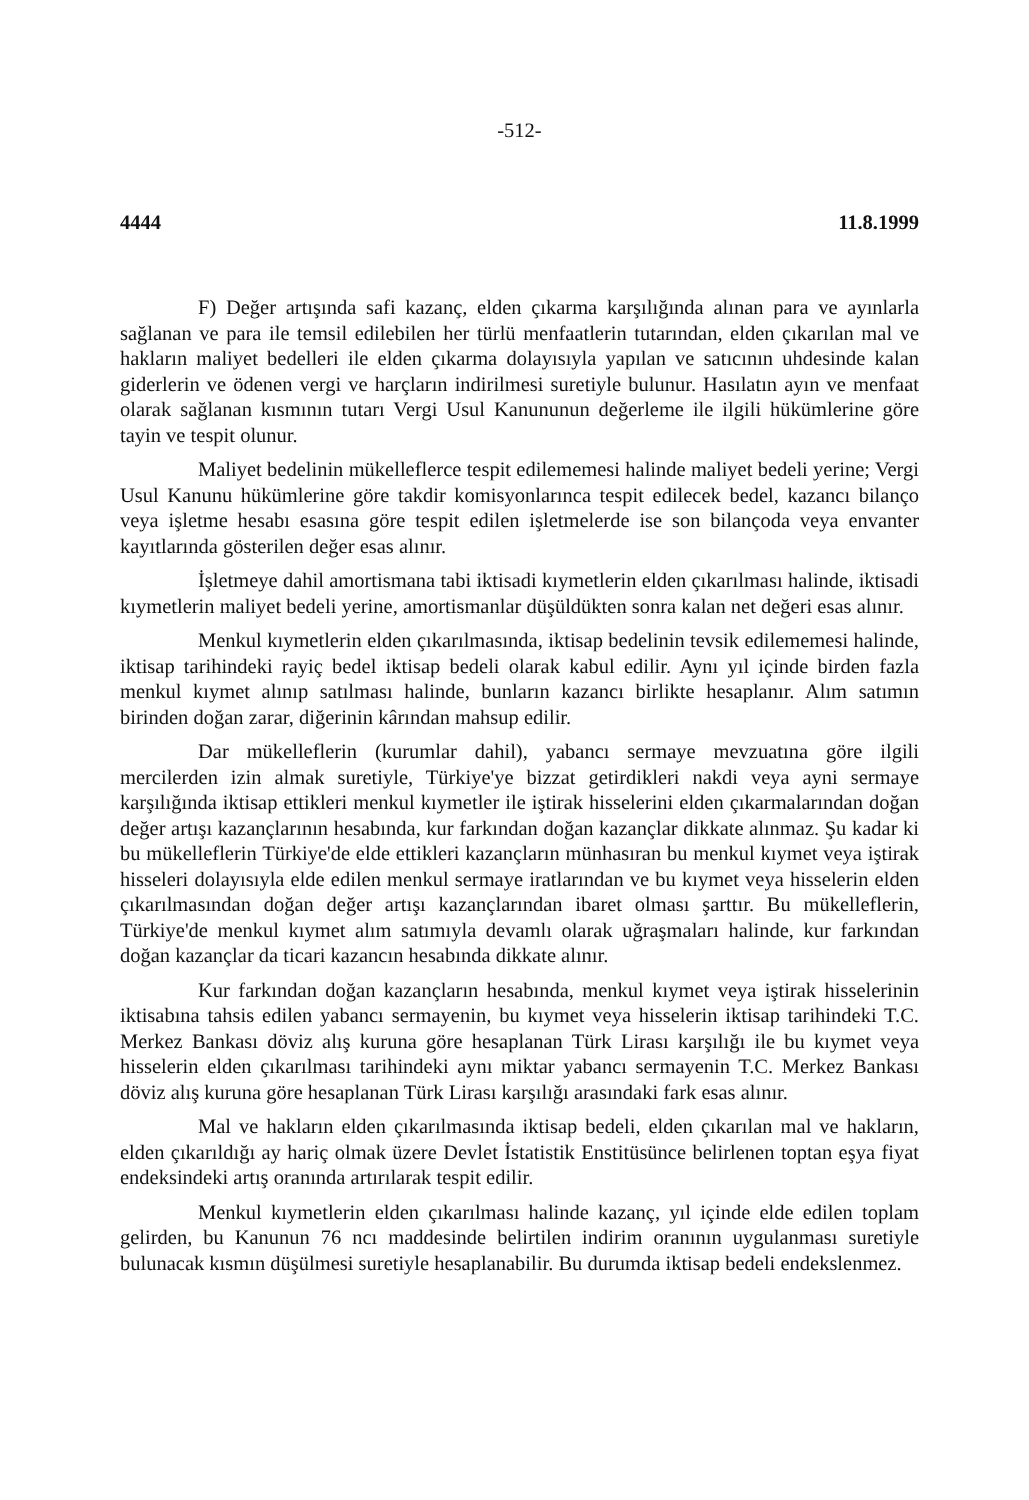-512-
4444 11.8.1999
F) Değer artışında safi kazanç, elden çıkarma karşılığında alınan para ve ayınlarla sağlanan ve para ile temsil edilebilen her türlü menfaatlerin tutarından, elden çıkarılan mal ve hakların maliyet bedelleri ile elden çıkarma dolayısıyla yapılan ve satıcının uhdesinde kalan giderlerin ve ödenen vergi ve harçların indirilmesi suretiyle bulunur. Hasılatın ayın ve menfaat olarak sağlanan kısmının tutarı Vergi Usul Kanununun değerleme ile ilgili hükümlerine göre tayin ve tespit olunur.
Maliyet bedelinin mükelleflerce tespit edilememesi halinde maliyet bedeli yerine; Vergi Usul Kanunu hükümlerine göre takdir komisyonlarınca tespit edilecek bedel, kazancı bilanço veya işletme hesabı esasına göre tespit edilen işletmelerde ise son bilançoda veya envanter kayıtlarında gösterilen değer esas alınır.
İşletmeye dahil amortismana tabi iktisadi kıymetlerin elden çıkarılması halinde, iktisadi kıymetlerin maliyet bedeli yerine, amortismanlar düşüldükten sonra kalan net değeri esas alınır.
Menkul kıymetlerin elden çıkarılmasında, iktisap bedelinin tevsik edilememesi halinde, iktisap tarihindeki rayiç bedel iktisap bedeli olarak kabul edilir. Aynı yıl içinde birden fazla menkul kıymet alınıp satılması halinde, bunların kazancı birlikte hesaplanır. Alım satımın birinden doğan zarar, diğerinin kârından mahsup edilir.
Dar mükelleflerin (kurumlar dahil), yabancı sermaye mevzuatına göre ilgili mercilerden izin almak suretiyle, Türkiye'ye bizzat getirdikleri nakdi veya ayni sermaye karşılığında iktisap ettikleri menkul kıymetler ile iştirak hisselerini elden çıkarmalarından doğan değer artışı kazançlarının hesabında, kur farkından doğan kazançlar dikkate alınmaz. Şu kadar ki bu mükelleflerin Türkiye'de elde ettikleri kazançların münhasıran bu menkul kıymet veya iştirak hisseleri dolayısıyla elde edilen menkul sermaye iratlarından ve bu kıymet veya hisselerin elden çıkarılmasından doğan değer artışı kazançlarından ibaret olması şarttır. Bu mükelleflerin, Türkiye'de menkul kıymet alım satımıyla devamlı olarak uğraşmaları halinde, kur farkından doğan kazançlar da ticari kazancın hesabında dikkate alınır.
Kur farkından doğan kazançların hesabında, menkul kıymet veya iştirak hisselerinin iktisabına tahsis edilen yabancı sermayenin, bu kıymet veya hisselerin iktisap tarihindeki T.C. Merkez Bankası döviz alış kuruna göre hesaplanan Türk Lirası karşılığı ile bu kıymet veya hisselerin elden çıkarılması tarihindeki aynı miktar yabancı sermayenin T.C. Merkez Bankası döviz alış kuruna göre hesaplanan Türk Lirası karşılığı arasındaki fark esas alınır.
Mal ve hakların elden çıkarılmasında iktisap bedeli, elden çıkarılan mal ve hakların, elden çıkarıldığı ay hariç olmak üzere Devlet İstatistik Enstitüsünce belirlenen toptan eşya fiyat endeksindeki artış oranında artırılarak tespit edilir.
Menkul kıymetlerin elden çıkarılması halinde kazanç, yıl içinde elde edilen toplam gelirden, bu Kanunun 76 ncı maddesinde belirtilen indirim oranının uygulanması suretiyle bulunacak kısmın düşülmesi suretiyle hesaplanabilir. Bu durumda iktisap bedeli endekslenmez.